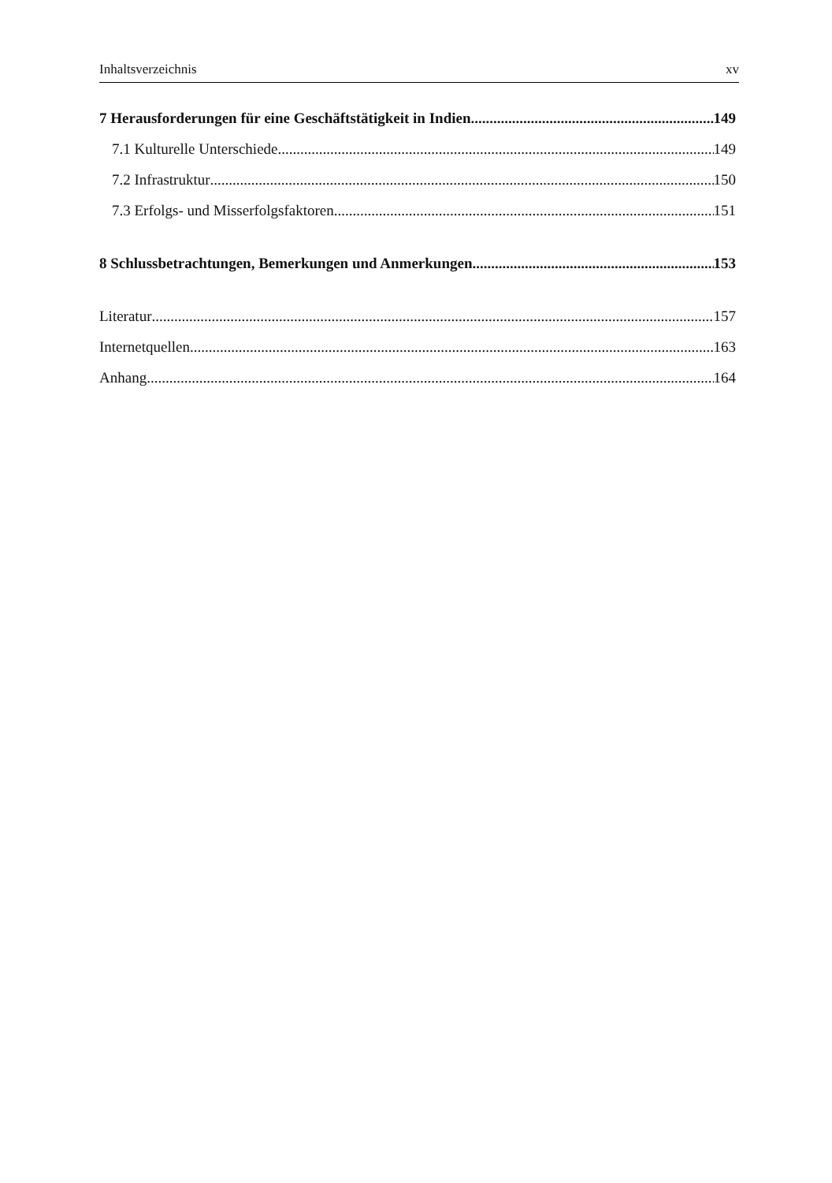Inhaltsverzeichnis xv
7 Herausforderungen für eine Geschäftstätigkeit in Indien 149
7.1 Kulturelle Unterschiede 149
7.2 Infrastruktur 150
7.3 Erfolgs- und Misserfolgsfaktoren 151
8 Schlussbetrachtungen, Bemerkungen und Anmerkungen 153
Literatur 157
Internetquellen 163
Anhang 164